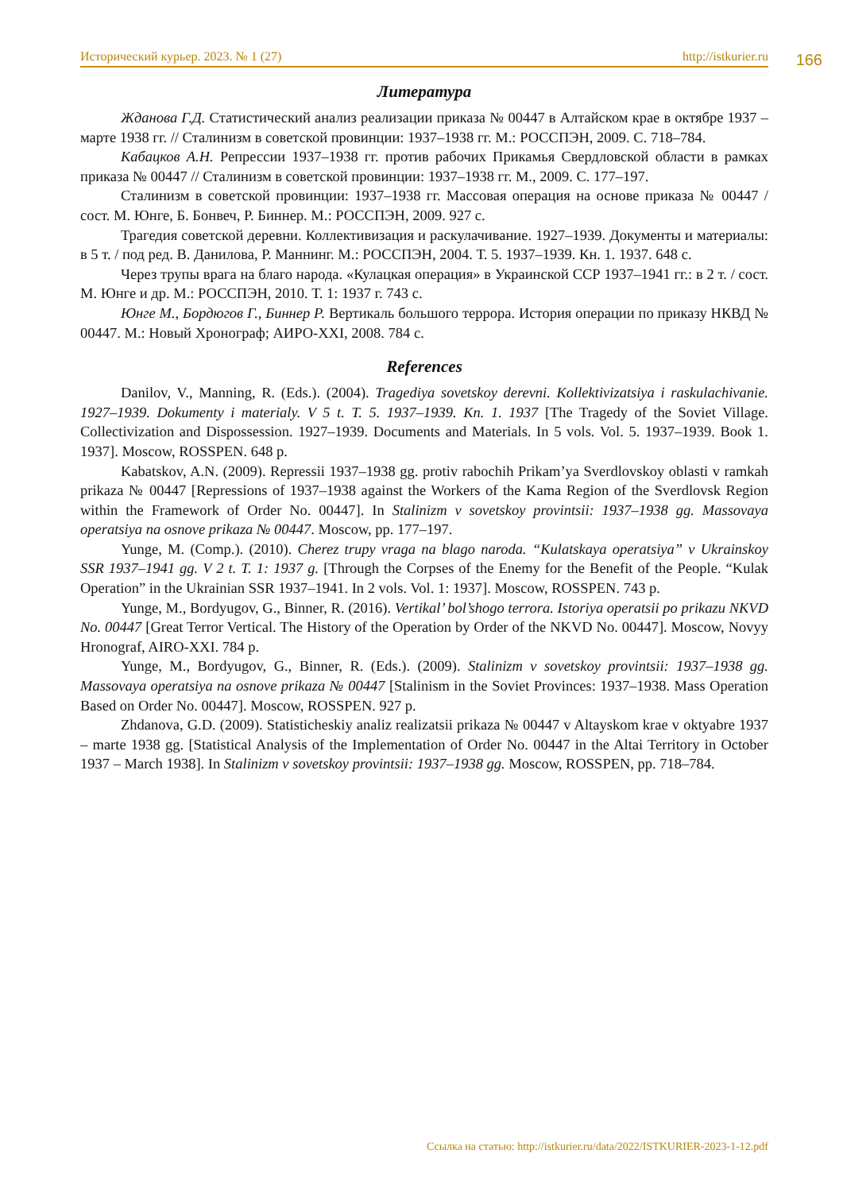Исторический курьер. 2023. № 1 (27) http://istkurier.ru
166
Литература
Жданова Г.Д. Статистический анализ реализации приказа № 00447 в Алтайском крае в октябре 1937 – марте 1938 гг. // Сталинизм в советской провинции: 1937–1938 гг. М.: РОССПЭН, 2009. С. 718–784.
Кабацков А.Н. Репрессии 1937–1938 гг. против рабочих Прикамья Свердловской области в рамках приказа № 00447 // Сталинизм в советской провинции: 1937–1938 гг. М., 2009. С. 177–197.
Сталинизм в советской провинции: 1937–1938 гг. Массовая операция на основе приказа № 00447 / сост. М. Юнге, Б. Бонвеч, Р. Биннер. М.: РОССПЭН, 2009. 927 с.
Трагедия советской деревни. Коллективизация и раскулачивание. 1927–1939. Документы и материалы: в 5 т. / под ред. В. Данилова, Р. Маннинг. М.: РОССПЭН, 2004. Т. 5. 1937–1939. Кн. 1. 1937. 648 с.
Через трупы врага на благо народа. «Кулацкая операция» в Украинской ССР 1937–1941 гг.: в 2 т. / сост. М. Юнге и др. М.: РОССПЭН, 2010. Т. 1: 1937 г. 743 с.
Юнге М., Бордюгов Г., Биннер Р. Вертикаль большого террора. История операции по приказу НКВД № 00447. М.: Новый Хронограф; АИРО-XXI, 2008. 784 с.
References
Danilov, V., Manning, R. (Eds.). (2004). Tragediya sovetskoy derevni. Kollektivizatsiya i raskulachivanie. 1927–1939. Dokumenty i materialy. V 5 t. T. 5. 1937–1939. Kn. 1. 1937 [The Tragedy of the Soviet Village. Collectivization and Dispossession. 1927–1939. Documents and Materials. In 5 vols. Vol. 5. 1937–1939. Book 1. 1937]. Moscow, ROSSPEN. 648 p.
Kabatskov, A.N. (2009). Repressii 1937–1938 gg. protiv rabochih Prikam’ya Sverdlovskoy oblasti v ramkah prikaza № 00447 [Repressions of 1937–1938 against the Workers of the Kama Region of the Sverdlovsk Region within the Framework of Order No. 00447]. In Stalinizm v sovetskoy provintsii: 1937–1938 gg. Massovaya operatsiya na osnove prikaza № 00447. Moscow, pp. 177–197.
Yunge, M. (Comp.). (2010). Cherez trupy vraga na blago naroda. “Kulatskaya operatsiya” v Ukrainskoy SSR 1937–1941 gg. V 2 t. T. 1: 1937 g. [Through the Corpses of the Enemy for the Benefit of the People. “Kulak Operation” in the Ukrainian SSR 1937–1941. In 2 vols. Vol. 1: 1937]. Moscow, ROSSPEN. 743 p.
Yunge, M., Bordyugov, G., Binner, R. (2016). Vertikal’ bol’shogo terrora. Istoriya operatsii po prikazu NKVD No. 00447 [Great Terror Vertical. The History of the Operation by Order of the NKVD No. 00447]. Moscow, Novyy Hronograf, AIRO-XXI. 784 p.
Yunge, M., Bordyugov, G., Binner, R. (Eds.). (2009). Stalinizm v sovetskoy provintsii: 1937–1938 gg. Massovaya operatsiya na osnove prikaza № 00447 [Stalinism in the Soviet Provinces: 1937–1938. Mass Operation Based on Order No. 00447]. Moscow, ROSSPEN. 927 p.
Zhdanova, G.D. (2009). Statisticheskiy analiz realizatsii prikaza № 00447 v Altayskom krae v oktyabre 1937 – marte 1938 gg. [Statistical Analysis of the Implementation of Order No. 00447 in the Altai Territory in October 1937 – March 1938]. In Stalinizm v sovetskoy provintsii: 1937–1938 gg. Moscow, ROSSPEN, pp. 718–784.
Ссылка на статью: http://istkurier.ru/data/2022/ISTKURIER-2023-1-12.pdf